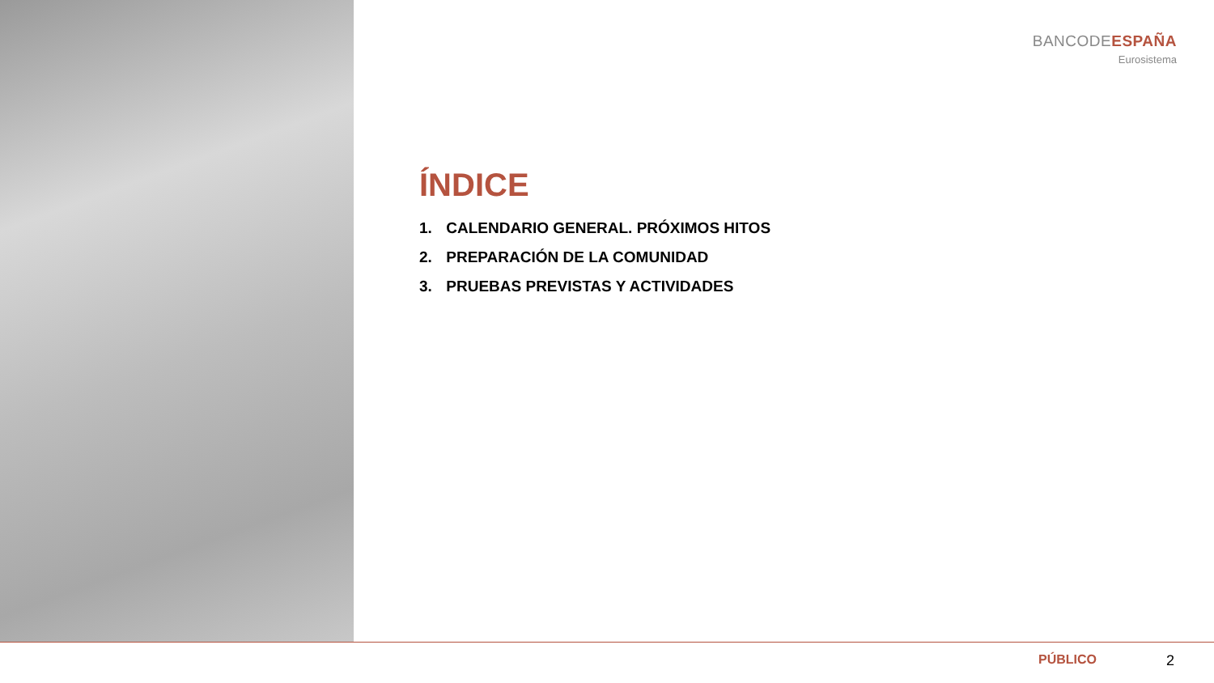BANCODEESPAÑA
Eurosistema
ÍNDICE
1. CALENDARIO GENERAL. PRÓXIMOS HITOS
2. PREPARACIÓN DE LA COMUNIDAD
3. PRUEBAS PREVISTAS Y ACTIVIDADES
PÚBLICO 2